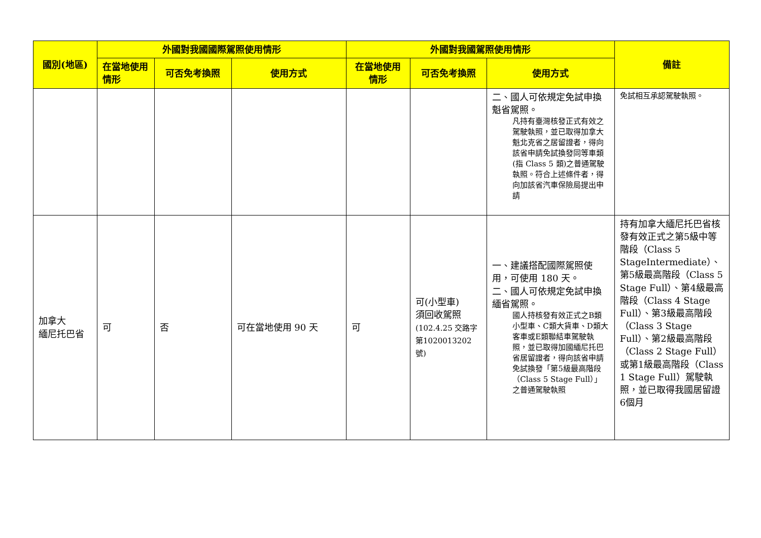| 國別(地區) | 外國對我國國際駕照使用情形 | | | 外國對我國駕照使用情形 | | | 備註 |
| --- | --- | --- | --- | --- | --- | --- | --- |
| | 在當地使用情形 | 可否免考換照 | 使用方式 | 在當地使用情形 | 可否免考換照 | 使用方式 | |
| | | | | | | 二、國人可依規定免試申換魁省駕照。 凡持有臺灣核發正式有效之駕駛執照，並已取得加拿大魁北克省之居留證者，得向該省申請免試換發同等車類(指 Class 5 類)之普通駕駛執照。符合上述條件者，得向加該省汽車保險局提出申請 | 免試相互承認駕駛執照。 |
| 加拿大 緬尼托巴省 | 可 | 否 | 可在當地使用 90 天 | 可 | 可(小型車) 須回收駕照 (102.4.25 交路字第1020013202 號) | 一、建議搭配國際駕照使用，可使用 180 天。 二、國人可依規定免試申換緬省駕照。 國人持核發有效正式之B類小型車、C類大貨車、D類大客車或E類聯結車駕駛執照，並已取得加國緬尼托巴省居留證者，得向該省申請免試換發「第5級最高階段（Class 5 Stage Full）」之普通駕駛執照 | 持有加拿大緬尼托巴省核發有效正式之第5級中等階段（Class 5 StageIntermediate）、第5級最高階段（Class 5 Stage Full）、第4級最高階段（Class 4 Stage Full）、第3級最高階段（Class 3 Stage Full）、第2級最高階段（Class 2 Stage Full）或第1級最高階段（Class 1 Stage Full）駕駛執照，並已取得我國居留證6個月 |